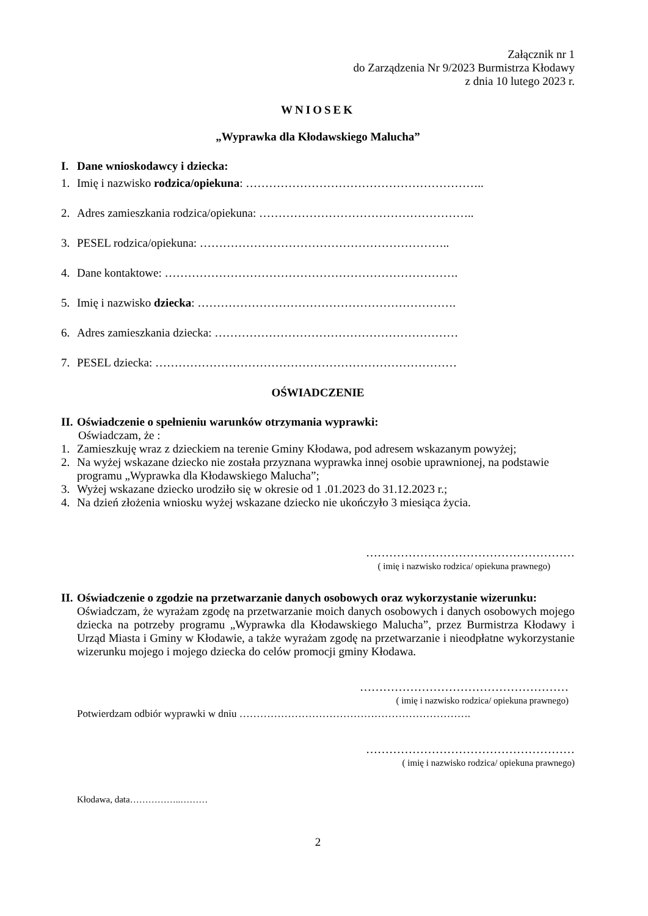Załącznik nr 1
do Zarządzenia Nr 9/2023 Burmistrza Kłodawy
z dnia 10 lutego 2023 r.
WNIOSEK
„Wyprawka dla Kłodawskiego Malucha”
I. Dane wnioskodawcy i dziecka:
1. Imię i nazwisko rodzica/opiekuna: ……………………………………………………..
2. Adres zamieszkania rodzica/opiekuna: ………………………………………………..
3. PESEL rodzica/opiekuna: ………………………………………………………..
4. Dane kontaktowe: ………………………………………………………………….
5. Imię i nazwisko dziecka: ………………………………………………………….
6. Adres zamieszkania dziecka: ………………………………………………………
7. PESEL dziecka: ……………………………………………………………………
OŚWIADCZENIE
II. Oświadczenie o spełnieniu warunków otrzymania wyprawki:
Oświadczam, że :
1. Zamieszkuję wraz z dzieckiem na terenie Gminy Kłodawa, pod adresem wskazanym powyżej;
2. Na wyżej wskazane dziecko nie została przyznana wyprawka innej osobie uprawnionej, na podstawie programu „Wyprawka dla Kłodawskiego Malucha”;
3. Wyżej wskazane dziecko urodziło się w okresie od 1 .01.2023 do 31.12.2023 r.;
4. Na dzień złożenia wniosku wyżej wskazane dziecko nie ukończyło 3 miesiąca życia.
………………………………………………
( imię i nazwisko rodzica/ opiekuna prawnego)
II. Oświadczenie o zgodzie na przetwarzanie danych osobowych oraz wykorzystanie wizerunku:
Oświadczam, że wyrażam zgodę na przetwarzanie moich danych osobowych i danych osobowych mojego dziecka na potrzeby programu „Wyprawka dla Kłodawskiego Malucha”, przez Burmistrza Kłodawy i Urząd Miasta i Gminy w Kłodawie, a także wyrażam zgodę na przetwarzanie i nieodpłatne wykorzystanie wizerunku mojego i mojego dziecka do celów promocji gminy Kłodawa.
………………………………………………
( imię i nazwisko rodzica/ opiekuna prawnego)
Potwierdzam odbiór wyprawki w dniu ………………………………………………………….
………………………………………………
( imię i nazwisko rodzica/ opiekuna prawnego)
Kłodawa, data……………..………
2